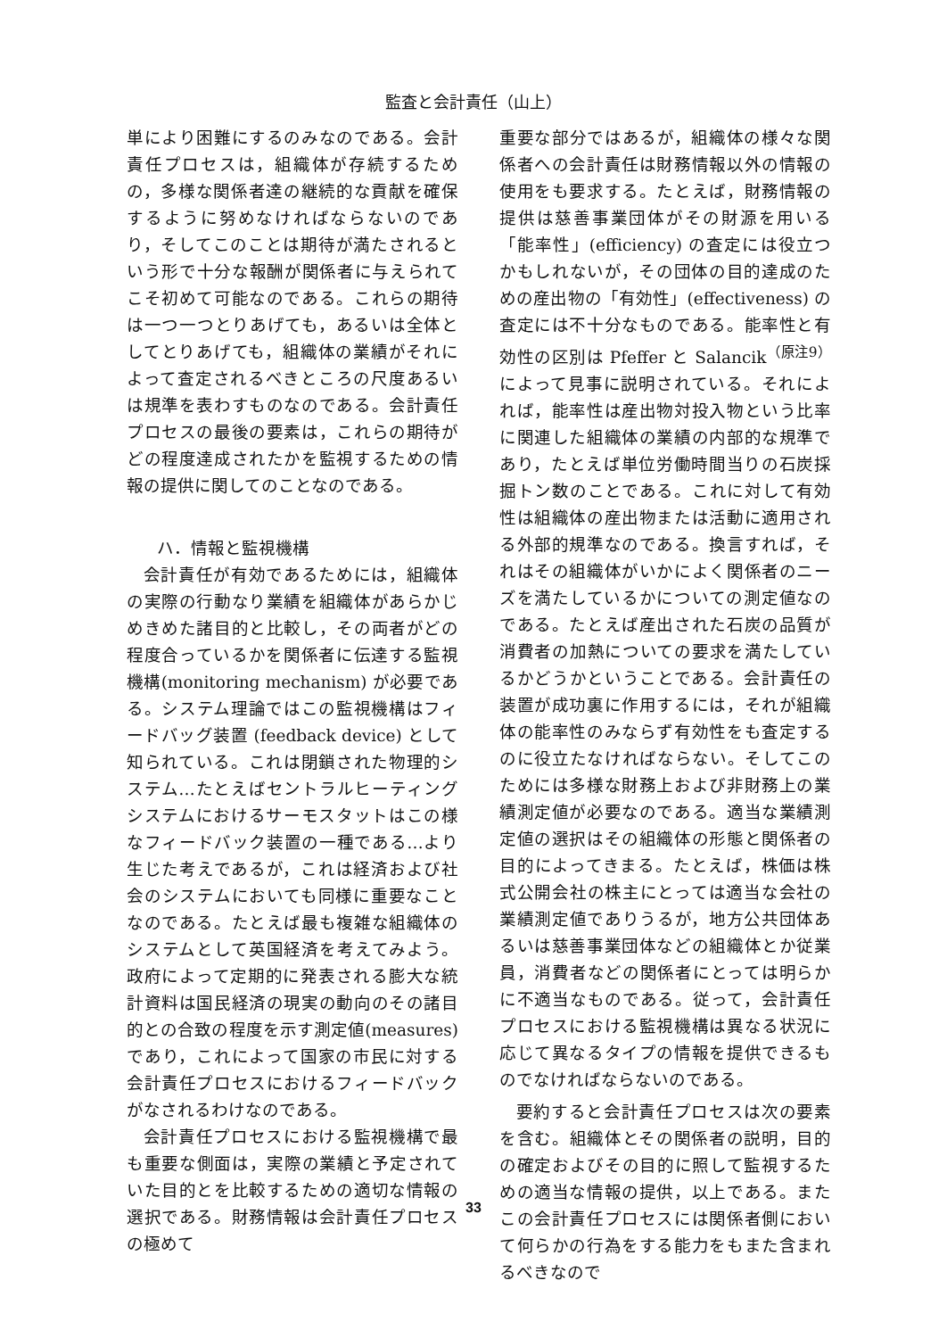監査と会計責任（山上）
単により困難にするのみなのである。会計責任プロセスは，組織体が存続するための，多様な関係者達の継続的な貢献を確保するように努めなければならないのであり，そしてこのことは期待が満たされるという形で十分な報酬が関係者に与えられてこそ初めて可能なのである。これらの期待は一つ一つとりあげても，あるいは全体としてとりあげても，組織体の業績がそれによって査定されるべきところの尺度あるいは規準を表わすものなのである。会計責任プロセスの最後の要素は，これらの期待がどの程度達成されたかを監視するための情報の提供に関してのことなのである。
ハ．情報と監視機構
会計責任が有効であるためには，組織体の実際の行動なり業績を組織体があらかじめきめた諸目的と比較し，その両者がどの程度合っているかを関係者に伝達する監視機構(monitoring mechanism) が必要である。システム理論ではこの監視機構はフィードバッグ装置 (feedback device) として知られている。これは閉鎖された物理的システム…たとえばセントラルヒーティングシステムにおけるサーモスタットはこの様なフィードバック装置の一種である…より生じた考えであるが，これは経済および社会のシステムにおいても同様に重要なことなのである。たとえば最も複雑な組織体のシステムとして英国経済を考えてみよう。政府によって定期的に発表される膨大な統計資料は国民経済の現実の動向のその諸目的との合致の程度を示す測定値(measures) であり，これによって国家の市民に対する会計責任プロセスにおけるフィードバックがなされるわけなのである。
会計責任プロセスにおける監視機構で最も重要な側面は，実際の業績と予定されていた目的とを比較するための適切な情報の選択である。財務情報は会計責任プロセスの極めて
重要な部分ではあるが，組織体の様々な関係者への会計責任は財務情報以外の情報の使用をも要求する。たとえば，財務情報の提供は慈善事業団体がその財源を用いる「能率性」(efficiency) の査定には役立つかもしれないが，その団体の目的達成のための産出物の「有効性」(effectiveness) の査定には不十分なものである。能率性と有効性の区別は Pfeffer と Salancik<sup>（原注9）</sup>によって見事に説明されている。それによれば，能率性は産出物対投入物という比率に関連した組織体の業績の内部的な規準であり，たとえば単位労働時間当りの石炭採掘トン数のことである。これに対して有効性は組織体の産出物または活動に適用される外部的規準なのである。換言すれば，それはその組織体がいかによく関係者のニーズを満たしているかについての測定値なのである。たとえば産出された石炭の品質が消費者の加熱についての要求を満たしているかどうかということである。会計責任の装置が成功裏に作用するには，それが組織体の能率性のみならず有効性をも査定するのに役立たなければならない。そしてこのためには多様な財務上および非財務上の業績測定値が必要なのである。適当な業績測定値の選択はその組織体の形態と関係者の目的によってきまる。たとえば，株価は株式公開会社の株主にとっては適当な会社の業績測定値でありうるが，地方公共団体あるいは慈善事業団体などの組織体とか従業員，消費者などの関係者にとっては明らかに不適当なものである。従って，会計責任プロセスにおける監視機構は異なる状況に応じて異なるタイプの情報を提供できるものでなければならないのである。
要約すると会計責任プロセスは次の要素を含む。組織体とその関係者の説明，目的の確定およびその目的に照して監視するための適当な情報の提供，以上である。またこの会計責任プロセスには関係者側において何らかの行為をする能力をもまた含まれるべきなので
33